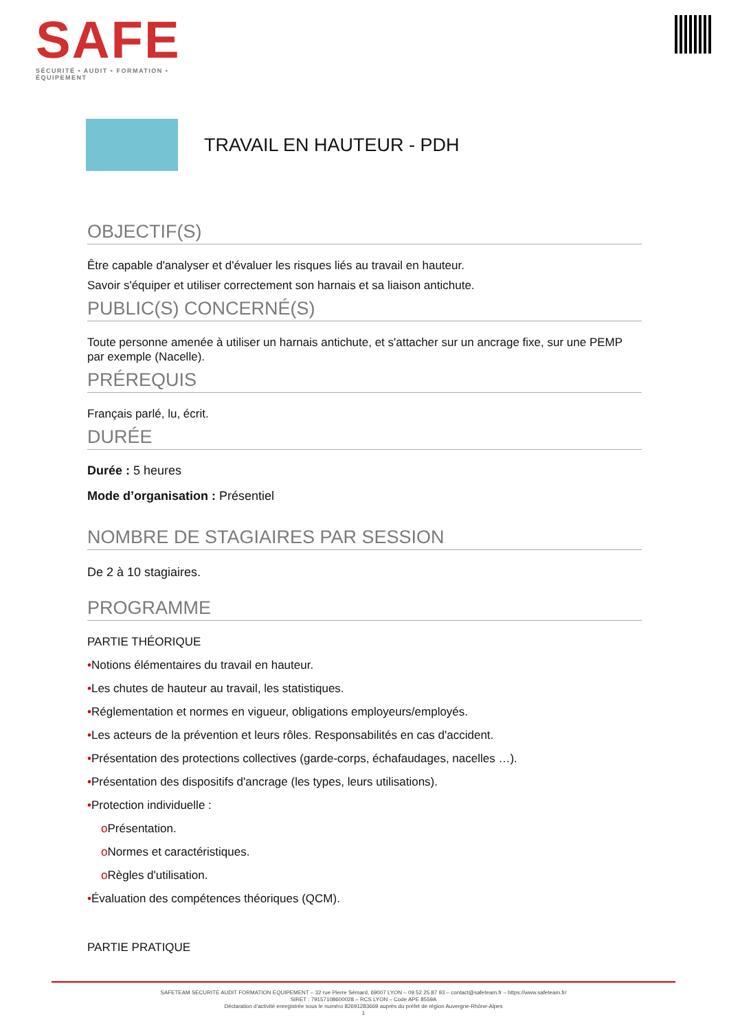SAFE
SÉCURITÉ • AUDIT • FORMATION • ÉQUIPEMENT
TRAVAIL EN HAUTEUR - PDH
OBJECTIF(S)
Être capable d'analyser et d'évaluer les risques liés au travail en hauteur.
Savoir s'équiper et utiliser correctement son harnais et sa liaison antichute.
PUBLIC(S) CONCERNÉ(S)
Toute personne amenée à utiliser un harnais antichute, et s'attacher sur un ancrage fixe, sur une PEMP par exemple (Nacelle).
PRÉREQUIS
Français parlé, lu, écrit.
DURÉE
Durée : 5 heures
Mode d’organisation : Présentiel
NOMBRE DE STAGIAIRES PAR SESSION
De 2 à 10 stagiaires.
PROGRAMME
PARTIE THÉORIQUE
•Notions élémentaires du travail en hauteur.
•Les chutes de hauteur au travail, les statistiques.
•Réglementation et normes en vigueur, obligations employeurs/employés.
•Les acteurs de la prévention et leurs rôles. Responsabilités en cas d'accident.
•Présentation des protections collectives (garde-corps, échafaudages, nacelles …).
•Présentation des dispositifs d'ancrage (les types, leurs utilisations).
•Protection individuelle :
o Présentation.
o Normes et caractéristiques.
o Règles d'utilisation.
•Évaluation des compétences théoriques (QCM).
PARTIE PRATIQUE
SAFETEAM SECURITE AUDIT FORMATION EQUIPEMENT – 32 rue Pierre Sémard, 69007 LYON – 09 52 25 87 93 – contact@safeteam.fr – https://www.safeteam.fr/
SIRET : 79157108600028 – RCS LYON – Code APE 8559A
Déclaration d’activité enregistrée sous le numéro 82691283669 auprès du préfet de région Auvergne-Rhône-Alpes
1